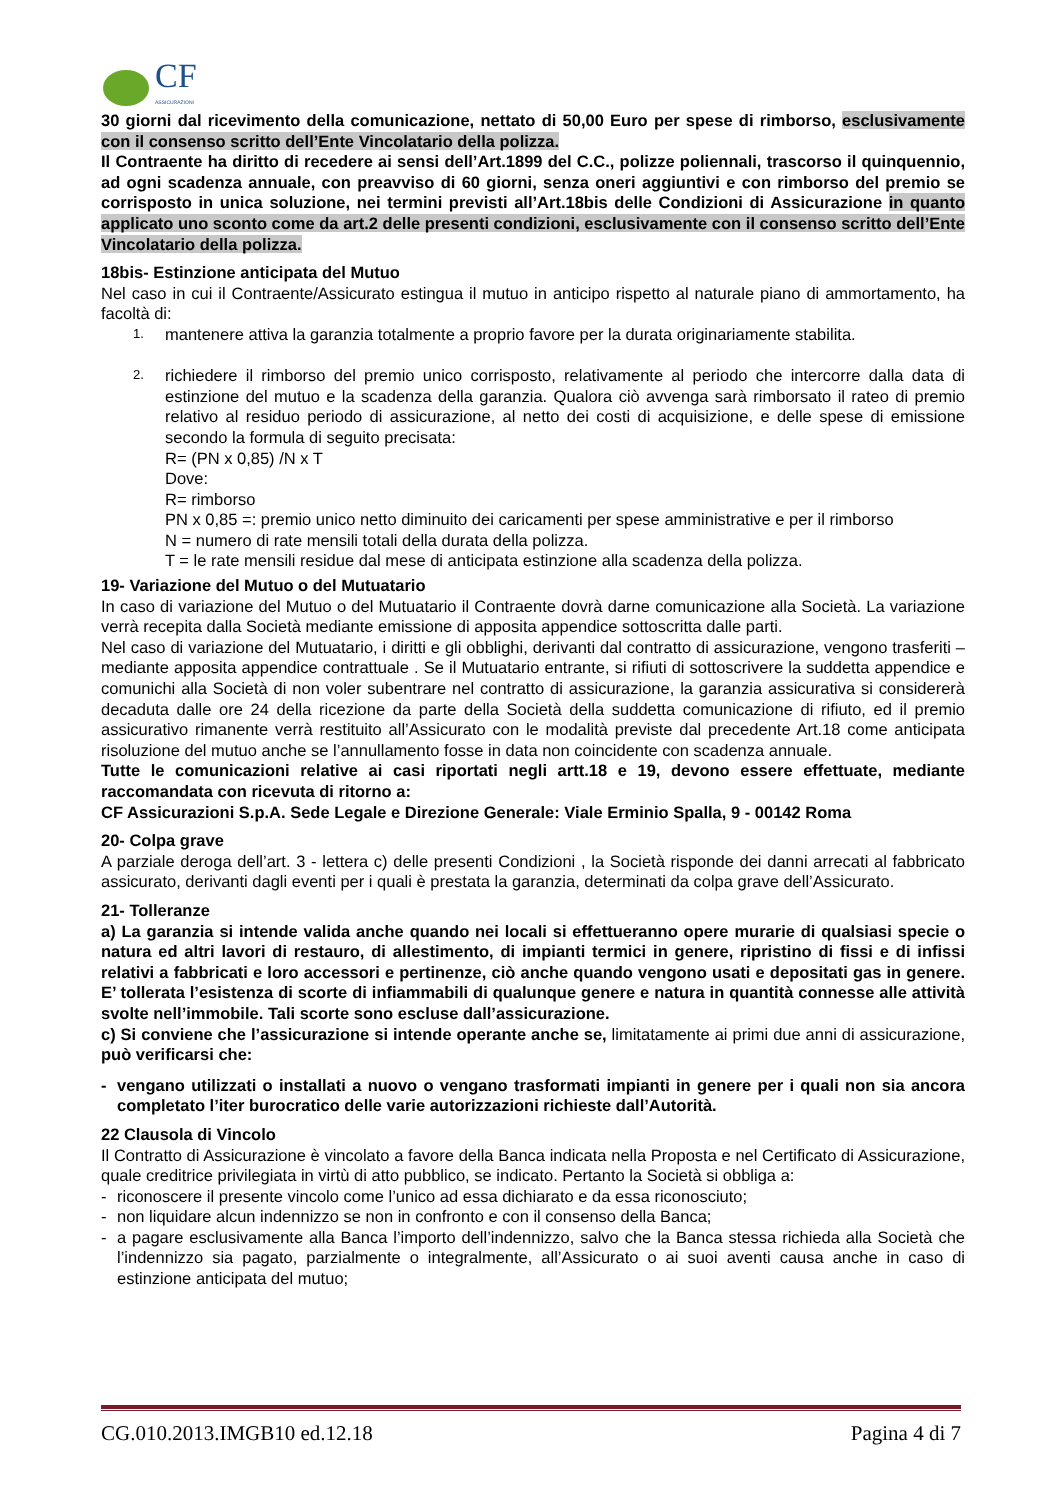CF
ASSICURAZIONI
30 giorni dal ricevimento della comunicazione, nettato di 50,00 Euro per spese di rimborso, esclusivamente con il consenso scritto dell’Ente Vincolatario della polizza.
Il Contraente ha diritto di recedere ai sensi dell’Art.1899 del C.C., polizze poliennali, trascorso il quinquennio, ad ogni scadenza annuale, con preavviso di 60 giorni, senza oneri aggiuntivi e con rimborso del premio se corrisposto in unica soluzione, nei termini previsti all’Art.18bis delle Condizioni di Assicurazione in quanto applicato uno sconto come da art.2 delle presenti condizioni, esclusivamente con il consenso scritto dell’Ente Vincolatario della polizza.
18bis- Estinzione anticipata del Mutuo
Nel caso in cui il Contraente/Assicurato estingua il mutuo in anticipo rispetto al naturale piano di ammortamento, ha facoltà di:
1.
mantenere attiva la garanzia totalmente a proprio favore per la durata originariamente stabilita.
2.
richiedere il rimborso del premio unico corrisposto, relativamente al periodo che intercorre dalla data di estinzione del mutuo e la scadenza della garanzia. Qualora ciò avvenga sarà rimborsato il rateo di premio relativo al residuo periodo di assicurazione, al netto dei costi di acquisizione, e delle spese di emissione secondo la formula di seguito precisata:
R= (PN x 0,85) /N x T
Dove:
R= rimborso
PN x 0,85 =: premio unico netto diminuito dei caricamenti per spese amministrative e per il rimborso
N = numero di rate mensili totali della durata della polizza.
T = le rate mensili residue dal mese di anticipata estinzione alla scadenza della polizza.
19- Variazione del Mutuo o del Mutuatario
In caso di variazione del Mutuo o del Mutuatario il Contraente dovrà darne comunicazione alla Società. La variazione verrà recepita dalla Società mediante emissione di apposita appendice sottoscritta dalle parti.
Nel caso di variazione del Mutuatario, i diritti e gli obblighi, derivanti dal contratto di assicurazione, vengono trasferiti – mediante apposita appendice contrattuale . Se il Mutuatario entrante, si rifiuti di sottoscrivere la suddetta appendice e comunichi alla Società di non voler subentrare nel contratto di assicurazione, la garanzia assicurativa si considererà decaduta dalle ore 24 della ricezione da parte della Società della suddetta comunicazione di rifiuto, ed il premio assicurativo rimanente verrà restituito all’Assicurato con le modalità previste dal precedente Art.18 come anticipata risoluzione del mutuo anche se l’annullamento fosse in data non coincidente con scadenza annuale.
Tutte le comunicazioni relative ai casi riportati negli artt.18 e 19, devono essere effettuate, mediante raccomandata con ricevuta di ritorno a:
CF Assicurazioni S.p.A. Sede Legale e Direzione Generale: Viale Erminio Spalla, 9 - 00142 Roma
20- Colpa grave
A parziale deroga dell’art. 3 - lettera c) delle presenti Condizioni , la Società risponde dei danni arrecati al fabbricato assicurato, derivanti dagli eventi per i quali è prestata la garanzia, determinati da colpa grave dell’Assicurato.
21- Tolleranze
a) La garanzia si intende valida anche quando nei locali si effettueranno opere murarie di qualsiasi specie o natura ed altri lavori di restauro, di allestimento, di impianti termici in genere, ripristino di fissi e di infissi relativi a fabbricati e loro accessori e pertinenze, ciò anche quando vengono usati e depositati gas in genere. E’ tollerata l’esistenza di scorte di infiammabili di qualunque genere e natura in quantità connesse alle attività svolte nell’immobile. Tali scorte sono escluse dall’assicurazione.
c) Si conviene che l’assicurazione si intende operante anche se, limitatamente ai primi due anni di assicurazione, può verificarsi che:
- vengano utilizzati o installati a nuovo o vengano trasformati impianti in genere per i quali non sia ancora completato l’iter burocratico delle varie autorizzazioni richieste dall’Autorità.
22 Clausola di Vincolo
Il Contratto di Assicurazione è vincolato a favore della Banca indicata nella Proposta e nel Certificato di Assicurazione, quale creditrice privilegiata in virtù di atto pubblico, se indicato. Pertanto la Società si obbliga a:
- riconoscere il presente vincolo come l’unico ad essa dichiarato e da essa riconosciuto;
- non liquidare alcun indennizzo se non in confronto e con il consenso della Banca;
- a pagare esclusivamente alla Banca l’importo dell’indennizzo, salvo che la Banca stessa richieda alla Società che l’indennizzo sia pagato, parzialmente o integralmente, all’Assicurato o ai suoi aventi causa anche in caso di estinzione anticipata del mutuo;
CG.010.2013.IMGB10 ed.12.18 Pagina 4 di 7